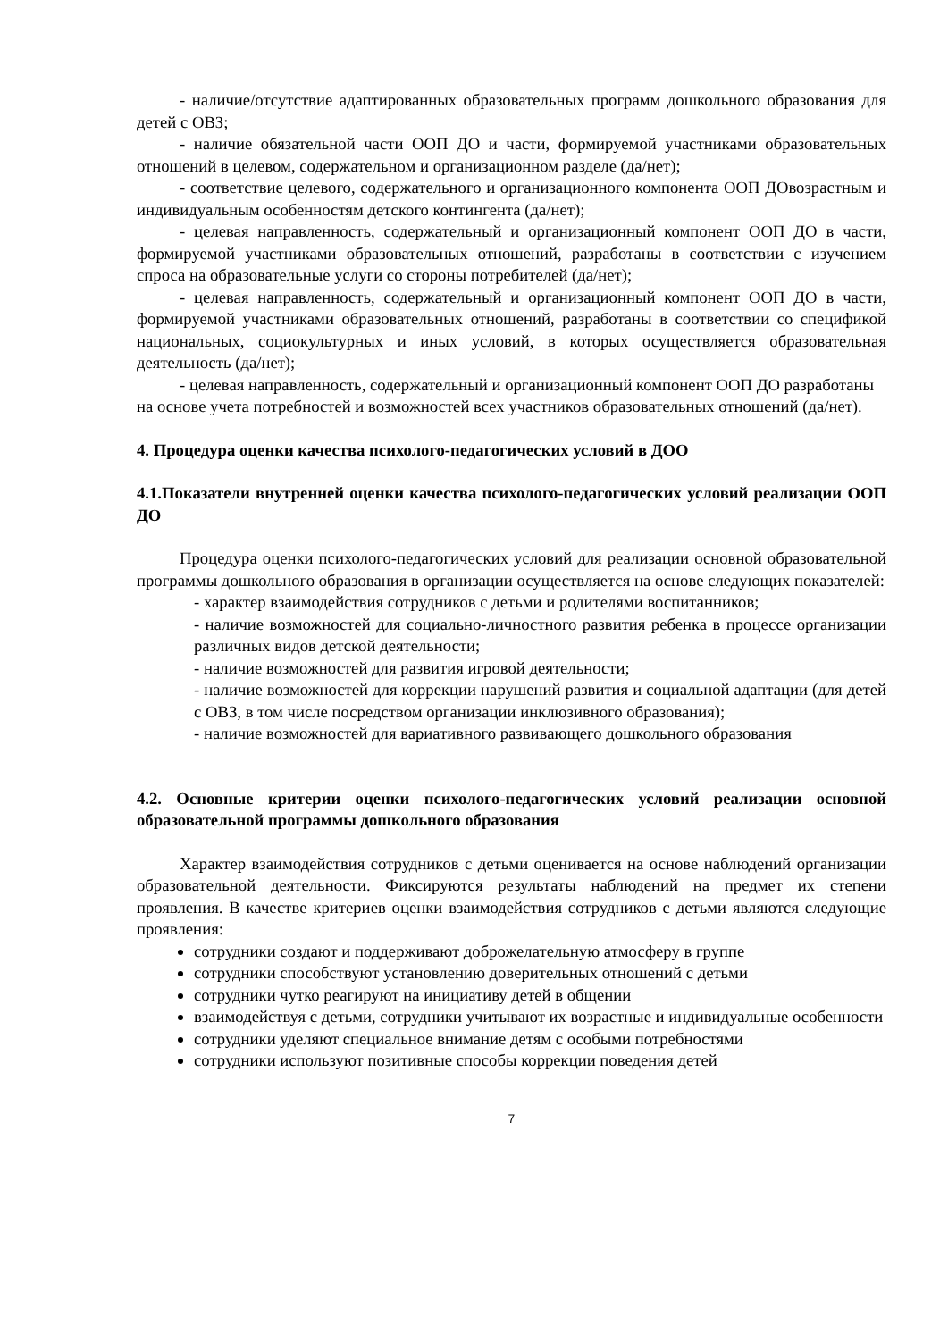- наличие/отсутствие адаптированных образовательных программ дошкольного образования для детей с ОВЗ;
- наличие обязательной части ООП ДО и части, формируемой участниками образовательных отношений в целевом, содержательном и организационном разделе (да/нет);
- соответствие целевого, содержательного и организационного компонента ООП ДОвозрастным и индивидуальным особенностям детского контингента (да/нет);
- целевая направленность, содержательный и организационный компонент ООП ДО в части, формируемой участниками образовательных отношений, разработаны в соответствии с изучением спроса на образовательные услуги со стороны потребителей (да/нет);
- целевая направленность, содержательный и организационный компонент ООП ДО в части, формируемой участниками образовательных отношений, разработаны в соответствии со спецификой национальных, социокультурных и иных условий, в которых осуществляется образовательная деятельность (да/нет);
- целевая направленность, содержательный и организационный компонент ООП ДО разработаны на основе учета потребностей и возможностей всех участников образовательных отношений (да/нет).
4. Процедура оценки качества психолого-педагогических условий в ДОО
4.1.Показатели внутренней оценки качества психолого-педагогических условий реализации ООП ДО
Процедура оценки психолого-педагогических условий для реализации основной образовательной программы дошкольного образования в организации осуществляется на основе следующих показателей:
- характер взаимодействия сотрудников с детьми и родителями воспитанников;
- наличие возможностей для социально-личностного развития ребенка в процессе организации различных видов детской деятельности;
- наличие возможностей для развития игровой деятельности;
- наличие возможностей для коррекции нарушений развития и социальной адаптации (для детей с ОВЗ, в том числе посредством организации инклюзивного образования);
- наличие возможностей для вариативного развивающего дошкольного образования
4.2. Основные критерии оценки психолого-педагогических условий реализации основной образовательной программы дошкольного образования
Характер взаимодействия сотрудников с детьми оценивается на основе наблюдений организации образовательной деятельности. Фиксируются результаты наблюдений на предмет их степени проявления. В качестве критериев оценки взаимодействия сотрудников с детьми являются следующие проявления:
сотрудники создают и поддерживают доброжелательную атмосферу в группе
сотрудники способствуют установлению доверительных отношений с детьми
сотрудники чутко реагируют на инициативу детей в общении
взаимодействуя с детьми, сотрудники учитывают их возрастные и индивидуальные особенности
сотрудники уделяют специальное внимание детям с особыми потребностями
сотрудники используют позитивные способы коррекции поведения детей
7